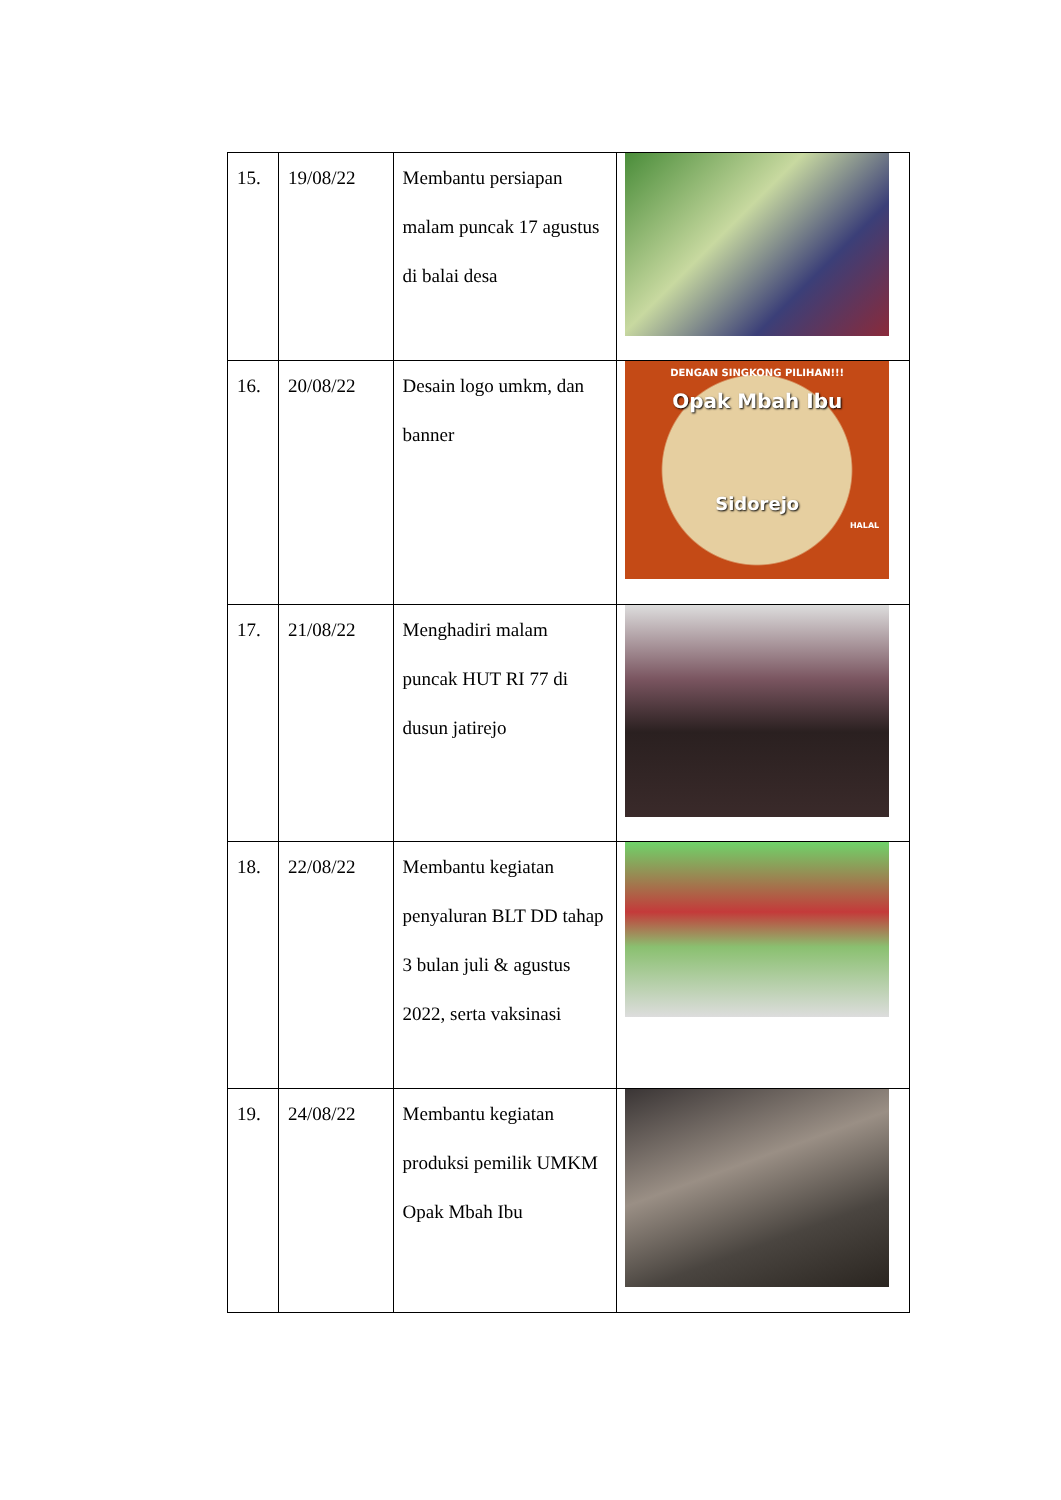| 15. | 19/08/22 | Membantu persiapan malam puncak 17 agustus di balai desa | |
| 16. | 20/08/22 | Desain logo umkm, dan banner | DENGAN SINGKONG PILIHAN!!! Opak Mbah Ibu Sidorejo HALAL |
| 17. | 21/08/22 | Menghadiri malam puncak HUT RI 77 di dusun jatirejo | |
| 18. | 22/08/22 | Membantu kegiatan penyaluran BLT DD tahap 3 bulan juli & agustus 2022, serta vaksinasi | |
| 19. | 24/08/22 | Membantu kegiatan produksi pemilik UMKM Opak Mbah Ibu | |